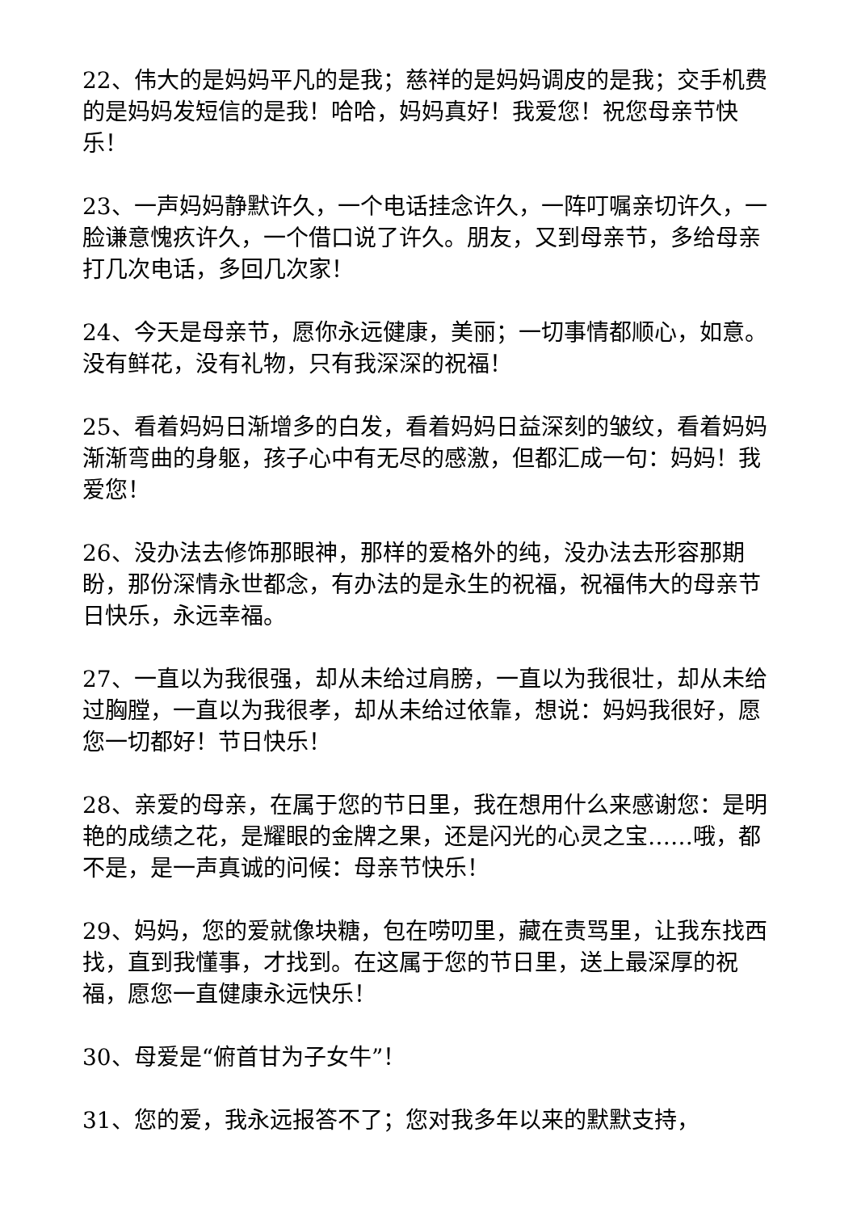22、伟大的是妈妈平凡的是我；慈祥的是妈妈调皮的是我；交手机费的是妈妈发短信的是我！哈哈，妈妈真好！我爱您！祝您母亲节快乐！
23、一声妈妈静默许久，一个电话挂念许久，一阵叮嘱亲切许久，一脸谦意愧疚许久，一个借口说了许久。朋友，又到母亲节，多给母亲打几次电话，多回几次家！
24、今天是母亲节，愿你永远健康，美丽；一切事情都顺心，如意。没有鲜花，没有礼物，只有我深深的祝福！
25、看着妈妈日渐增多的白发，看着妈妈日益深刻的皱纹，看着妈妈渐渐弯曲的身躯，孩子心中有无尽的感激，但都汇成一句：妈妈！我爱您！
26、没办法去修饰那眼神，那样的爱格外的纯，没办法去形容那期盼，那份深情永世都念，有办法的是永生的祝福，祝福伟大的母亲节日快乐，永远幸福。
27、一直以为我很强，却从未给过肩膀，一直以为我很壮，却从未给过胸膛，一直以为我很孝，却从未给过依靠，想说：妈妈我很好，愿您一切都好！节日快乐！
28、亲爱的母亲，在属于您的节日里，我在想用什么来感谢您：是明艳的成绩之花，是耀眼的金牌之果，还是闪光的心灵之宝……哦，都不是，是一声真诚的问候：母亲节快乐！
29、妈妈，您的爱就像块糖，包在唠叨里，藏在责骂里，让我东找西找，直到我懂事，才找到。在这属于您的节日里，送上最深厚的祝福，愿您一直健康永远快乐！
30、母爱是“俯首甘为子女牛”！
31、您的爱，我永远报答不了；您对我多年以来的默默支持，